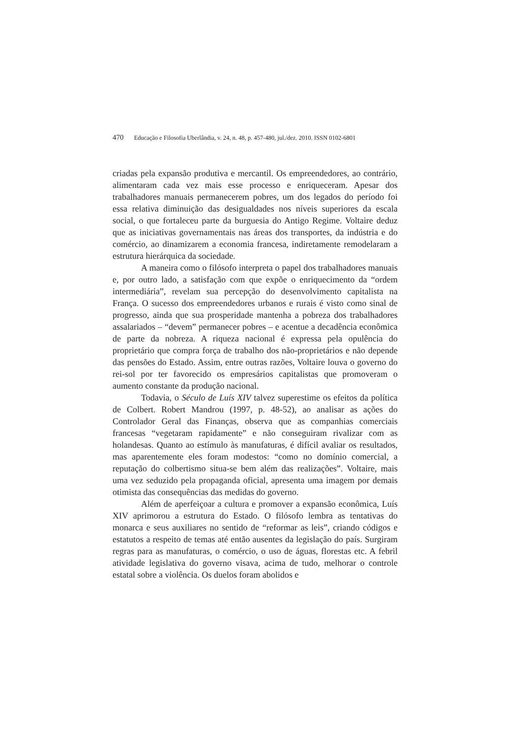470 Educação e Filosofia Uberlândia, v. 24, n. 48, p. 457-480, jul./dez. 2010. ISSN 0102-6801
criadas pela expansão produtiva e mercantil. Os empreendedores, ao contrário, alimentaram cada vez mais esse processo e enriqueceram. Apesar dos trabalhadores manuais permanecerem pobres, um dos legados do período foi essa relativa diminuição das desigualdades nos níveis superiores da escala social, o que fortaleceu parte da burguesia do Antigo Regime. Voltaire deduz que as iniciativas governamentais nas áreas dos transportes, da indústria e do comércio, ao dinamizarem a economia francesa, indiretamente remodelaram a estrutura hierárquica da sociedade.
A maneira como o filósofo interpreta o papel dos trabalhadores manuais e, por outro lado, a satisfação com que expõe o enriquecimento da “ordem intermediária”, revelam sua percepção do desenvolvimento capitalista na França. O sucesso dos empreendedores urbanos e rurais é visto como sinal de progresso, ainda que sua prosperidade mantenha a pobreza dos trabalhadores assalariados – “devem” permanecer pobres – e acentue a decadência econômica de parte da nobreza. A riqueza nacional é expressa pela opulência do proprietário que compra força de trabalho dos não-proprietários e não depende das pensões do Estado. Assim, entre outras razões, Voltaire louva o governo do rei-sol por ter favorecido os empresários capitalistas que promoveram o aumento constante da produção nacional.
Todavia, o Século de Luís XIV talvez superestime os efeitos da política de Colbert. Robert Mandrou (1997, p. 48-52), ao analisar as ações do Controlador Geral das Finanças, observa que as companhias comerciais francesas “vegetaram rapidamente” e não conseguiram rivalizar com as holandesas. Quanto ao estímulo às manufaturas, é difícil avaliar os resultados, mas aparentemente eles foram modestos: “como no domínio comercial, a reputação do colbertismo situa-se bem além das realizações”. Voltaire, mais uma vez seduzido pela propaganda oficial, apresenta uma imagem por demais otimista das consequências das medidas do governo.
Além de aperfeiçoar a cultura e promover a expansão econômica, Luís XIV aprimorou a estrutura do Estado. O filósofo lembra as tentativas do monarca e seus auxiliares no sentido de “reformar as leis”, criando códigos e estatutos a respeito de temas até então ausentes da legislação do país. Surgiram regras para as manufaturas, o comércio, o uso de águas, florestas etc. A febril atividade legislativa do governo visava, acima de tudo, melhorar o controle estatal sobre a violência. Os duelos foram abolidos e